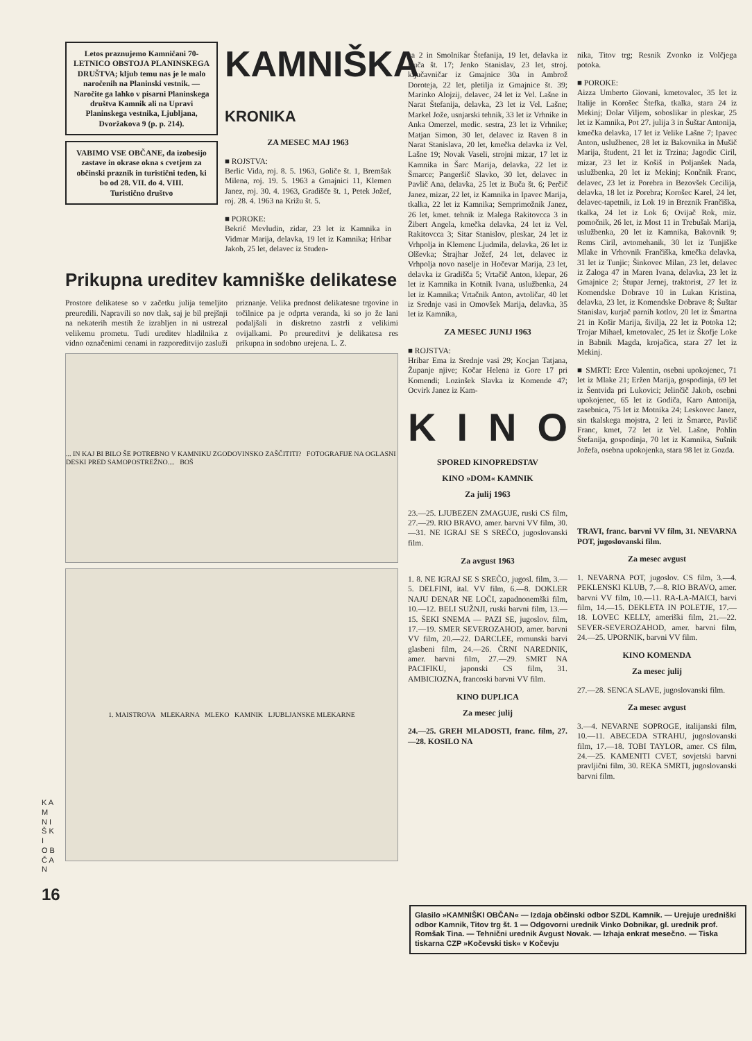K A M N I Š K I O B Č A N
16
Letos praznujemo Kamničani 70-LETNICO OBSTOJA PLANINSKEGA DRUŠTVA; kljub temu nas je le malo naročenih na Planinski vestnik. — Naročite ga lahko v pisarni Planinskega društva Kamnik ali na Upravi Planinskega vestnika, Ljubljana, Dvoržakova 9 (p. p. 214).
VABIMO VSE OBČANE, da izobesijo zastave in okrase okna s cvetjem za občinski praznik in turistični teden, ki bo od 28. VII. do 4. VIII.
Turistično društvo
KAMNIŠKA KRONIKA
ZA MESEC MAJ 1963
■ ROJSTVA:
Berlic Vida, roj. 8. 5. 1963, Goliče št. 1, Bremšak Milena, roj. 19. 5. 1963 a Gmajnici 11, Klemen Janez, roj. 30. 4. 1963, Gradišče št. 1, Petek Jožef, roj. 28. 4. 1963 na Križu št. 5.
■ POROKE:
Bekrić Mevludin, zidar, 23 let iz Kamnika in Vidmar Marija, delavka, 19 let iz Kamnika; Hribar Jakob, 25 let, delavec iz Studen-
Prikupna ureditev kamniške delikatese
Prostore delikatese so v začetku julija temeljito preuredili. Napravili so nov tlak, saj je bil prejšnji na nekaterih mestih že izrabljen in ni ustrezal velikemu prometu. Tudi ureditev hladilnika z vidno označenimi cenami in razporeditvijo zasluži priznanje. Velika prednost delikatesne trgovine in točilnice pa je odprta veranda, ki so jo že lani podaljšali in diskretno zastrli z velikimi ovijalkami. Po preureditvi je delikatesa res prikupna in sodobno urejena. L. Z.
... IN KAJ BI BILO ŠE POTREBNO V KAMNIKU ZGODOVINSKO ZAŠČITITI? FOTOGRAFIJE NA OGLASNI DESKI PRED SAMOPOSTREŽNO.... BOŠ
1. MAISTROVA MLEKARNA MLEKO KAMNIK LJUBLJANSKE MLEKARNE
ca 2 in Smolnikar Štefanija, 19 let, delavka iz Buča št. 17; Jenko Stanislav, 23 let, stroj. ključavničar iz Gmajnice 30a in Ambrož Doroteja, 22 let, pletilja iz Gmajnice št. 39; Marinko Alojzij, delavec, 24 let iz Vel. Lašne in Narat Štefanija, delavka, 23 let iz Vel. Lašne; Markel Jože, usnjarski tehnik, 33 let iz Vrhnike in Anka Omerzel, medic. sestra, 23 let iz Vrhnike; Matjan Simon, 30 let, delavec iz Raven 8 in Narat Stanislava, 20 let, kmečka delavka iz Vel. Lašne 19; Novak Vaseli, strojni mizar, 17 let iz Kamnika in Šarc Marija, delavka, 22 let iz Šmarce; Pangeršič Slavko, 30 let, delavec in Pavlič Ana, delavka, 25 let iz Buča št. 6; Perčič Janez, mizar, 22 let, iz Kamnika in Ipavec Marija, tkalka, 22 let iz Kamnika; Semprimožnik Janez, 26 let, kmet. tehnik iz Malega Rakitovcca 3 in Žibert Angela, kmečka delavka, 24 let iz Vel. Rakitovcca 3; Sitar Stanislov, pleskar, 24 let iz Vrhpolja in Klemenc Ljudmila, delavka, 26 let iz Olševka; Štrajhar Jožef, 24 let, delavec iz Vrhpolja novo naselje in Hočevar Marija, 23 let, delavka iz Gradišča 5; Vrtačič Anton, klepar, 26 let iz Kamnika in Kotnik Ivana, uslužbenka, 24 let iz Kamnika; Vrtačnik Anton, avtoličar, 40 let iz Srednje vasi in Omovšek Marija, delavka, 35 let iz Kamnika,
ZA MESEC JUNIJ 1963
■ ROJSTVA:
Hribar Ema iz Srednje vasi 29; Kocjan Tatjana, Županje njive; Kočar Helena iz Gore 17 pri Komendi; Lozinšek Slavka iz Komende 47; Ocvirk Janez iz Kam-
KINO
SPORED KINOPREDSTAV
KINO »DOM« KAMNIK
Za julij 1963
23.—25. LJUBEZEN ZMAGUJE, ruski CS film, 27.—29. RIO BRAVO, amer. barvni VV film, 30.—31. NE IGRAJ SE S SREČO, jugoslovanski film.
Za avgust 1963
1. 8. NE IGRAJ SE S SREČO, jugosl. film, 3.—5. DELFINI, ital. VV film, 6.—8. DOKLER NAJU DENAR NE LOČI, zapadnonemški film, 10.—12. BELI SUŽNJI, ruski barvni film, 13.—15. ŠEKI SNEMA — PAZI SE, jugoslov. film, 17.—19. SMER SEVEROZAHOD, amer. barvni VV film, 20.—22. DARCLEE, romunski barvi glasbeni film, 24.—26. ČRNI NAREDNIK, amer. barvni film, 27.—29. SMRT NA PACIFIKU, japonski CS film, 31. AMBICIOZNA, francoski barvni VV film.
KINO DUPLICA
Za mesec julij
24.—25. GREH MLADOSTI, franc. film, 27.—28. KOSILO NA
nika, Titov trg; Resnik Zvonko iz Volčjega potoka.
■ POROKE:
Aizza Umberto Giovani, kmetovalec, 35 let iz Italije in Korošec Štefka, tkalka, stara 24 iz Mekinj; Dolar Viljem, soboslikar in pleskar, 25 let iz Kamnika, Pot 27. julija 3 in Šuštar Antonija, kmečka delavka, 17 let iz Velike Lašne 7; Ipavec Anton, uslužbenec, 28 let iz Bakovnika in Mušič Marija, študent, 21 let iz Trzina; Jagodic Ciril, mizar, 23 let iz Košiš in Poljanšek Nada, uslužbenka, 20 let iz Mekinj; Končnik Franc, delavec, 23 let iz Porebra in Bezovšek Cecilija, delavka, 18 let iz Porebra; Korošec Karel, 24 let, delavec-tapetnik, iz Lok 19 in Breznik Frančiška, tkalka, 24 let iz Lok 6; Ovijač Rok, miz. pomočnik, 26 let, iz Most 11 in Trebušak Marija, uslužbenka, 20 let iz Kamnika, Bakovnik 9; Rems Ciril, avtomehanik, 30 let iz Tunjiške Mlake in Vrhovnik Frančiška, kmečka delavka, 31 let iz Tunjic; Šinkovec Milan, 23 let, delavec iz Zaloga 47 in Maren Ivana, delavka, 23 let iz Gmajnice 2; Štupar Jernej, traktorist, 27 let iz Komendske Dobrave 10 in Lukan Kristina, delavka, 23 let, iz Komendske Dobrave 8; Šuštar Stanislav, kurjač parnih kotlov, 20 let iz Šmartna 21 in Košir Marija, šivilja, 22 let iz Potoka 12; Trojar Mihael, kmetovalec, 25 let iz Škofje Loke in Babnik Magda, krojačica, stara 27 let iz Mekinj.
■ SMRTI: Erce Valentin, osebni upokojenec, 71 let iz Mlake 21; Eržen Marija, gospodinja, 69 let iz Šentvida pri Lukovici; Jelinčič Jakob, osebni upokojenec, 65 let iz Godiča, Karo Antonija, zasebnica, 75 let iz Motnika 24; Leskovec Janez, sin tkalskega mojstra, 2 leti iz Šmarce, Pavlič Franc, kmet, 72 let iz Vel. Lašne, Pohlin Štefanija, gospodinja, 70 let iz Kamnika, Sušnik Jožefa, osebna upokojenka, stara 98 let iz Gozda.
TRAVI, franc. barvni VV film, 31. NEVARNA POT, jugoslovanski film.
Za mesec avgust
1. NEVARNA POT, jugoslov. CS film, 3.—4. PEKLENSKI KLUB, 7.—8. RIO BRAVO, amer. barvni VV film, 10.—11. RA-LA-MAICI, barvi film, 14.—15. DEKLETA IN POLETJE, 17.—18. LOVEC KELLY, ameriški film, 21.—22. SEVER-SEVEROZAHOD, amer. barvni film, 24.—25. UPORNIK, barvni VV film.
KINO KOMENDA
Za mesec julij
27.—28. SENCA SLAVE, jugoslovanski film.
Za mesec avgust
3.—4. NEVARNE SOPROGE, italijanski film, 10.—11. ABECEDA STRAHU, jugoslovanski film, 17.—18. TOBI TAYLOR, amer. CS film, 24.—25. KAMENITI CVET, sovjetski barvni pravljični film, 30. REKA SMRTI, jugoslovanski barvni film.
Glasilo »KAMNIŠKI OBČAN« — Izdaja občinski odbor SZDL Kamnik. — Urejuje uredniški odbor Kamnik, Titov trg št. 1 — Odgovorni urednik Vinko Dobnikar, gl. urednik prof. Romšak Tina. — Tehnični urednik Avgust Novak. — Izhaja enkrat mesečno. — Tiska tiskarna CZP »Kočevski tisk« v Kočevju